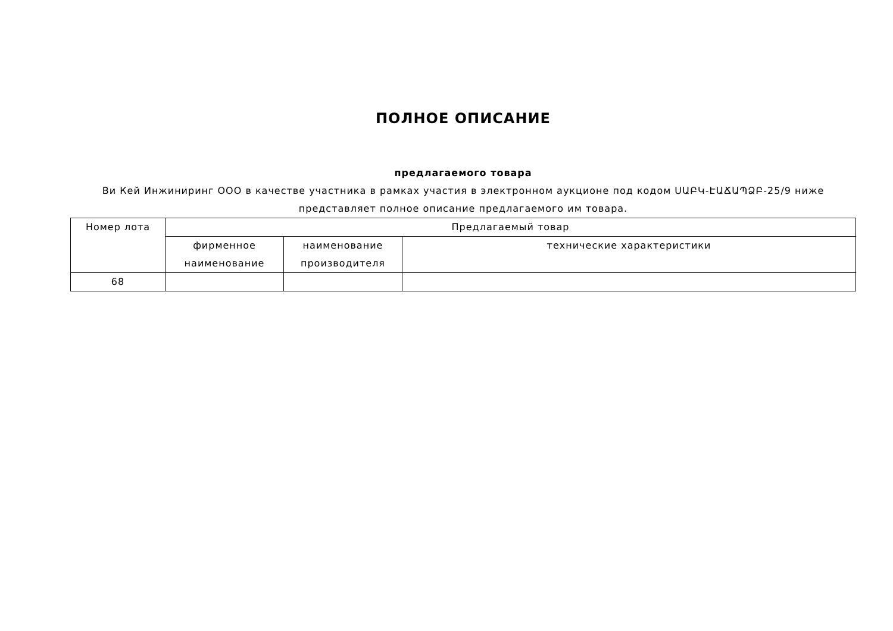ПОЛНОЕ ОПИСАНИЕ
предлагаемого товара
Ви Кей Инжиниринг ООО в качестве участника в рамках участия в электронном аукционе под кодом ՍԱԲԿ-ԷԱՃԱՊՁԲ-25/9 ниже представляет полное описание предлагаемого им товара.
| Номер лота | Предлагаемый товар | | |
| --- | --- | --- | --- |
| | фирменное наименование | наименование производителя | технические характеристики |
| 68 | | | |